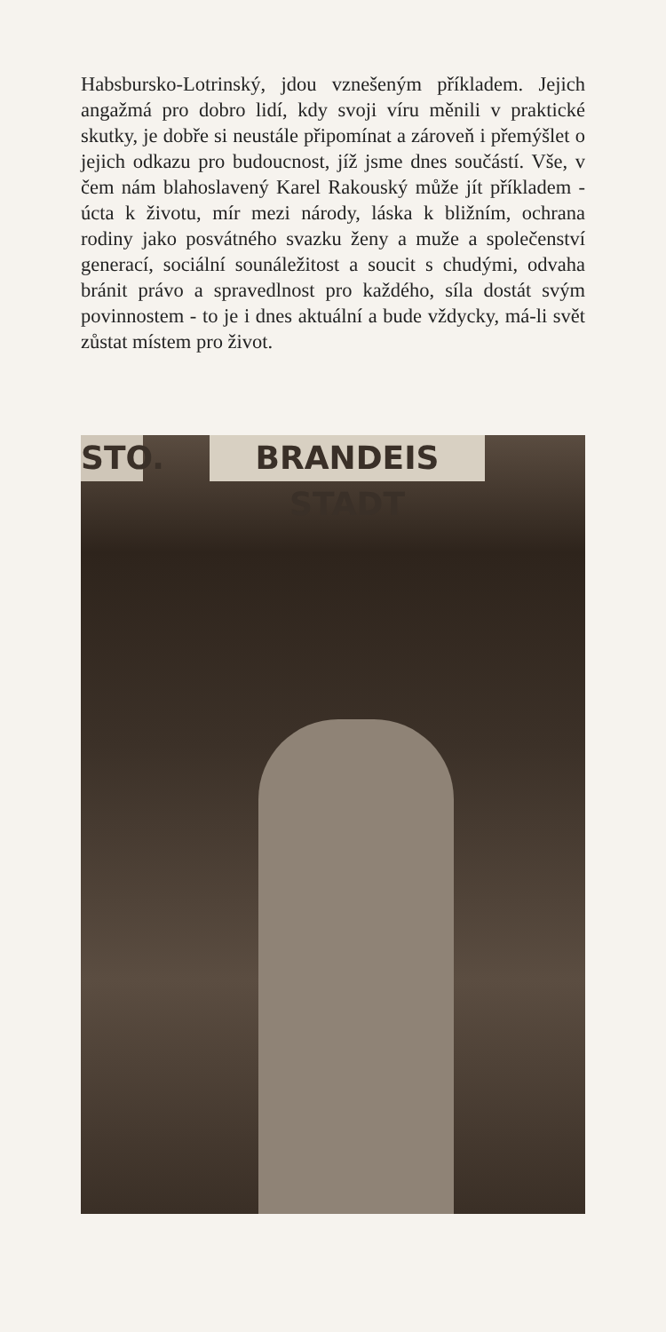Habsbursko-Lotrinský, jdou vznešeným příkladem. Jejich angažmá pro dobro lidí, kdy svoji víru měnili v praktické skutky, je dobře si neustále připomínat a zároveň i přemýšlet o jejich odkazu pro budoucnost, jíž jsme dnes součástí. Vše, v čem nám blahoslavený Karel Rakouský může jít příkladem - úcta k životu, mír mezi národy, láska k bližním, ochrana rodiny jako posvátného svazku ženy a muže a společenství generací, sociální sounáležitost a soucit s chudými, odvaha bránit právo a spravedlnost pro každého, síla dostát svým povinnostem - to je i dnes aktuální a bude vždycky, má-li svět zůstat místem pro život.
STO.
BRANDEIS STADT